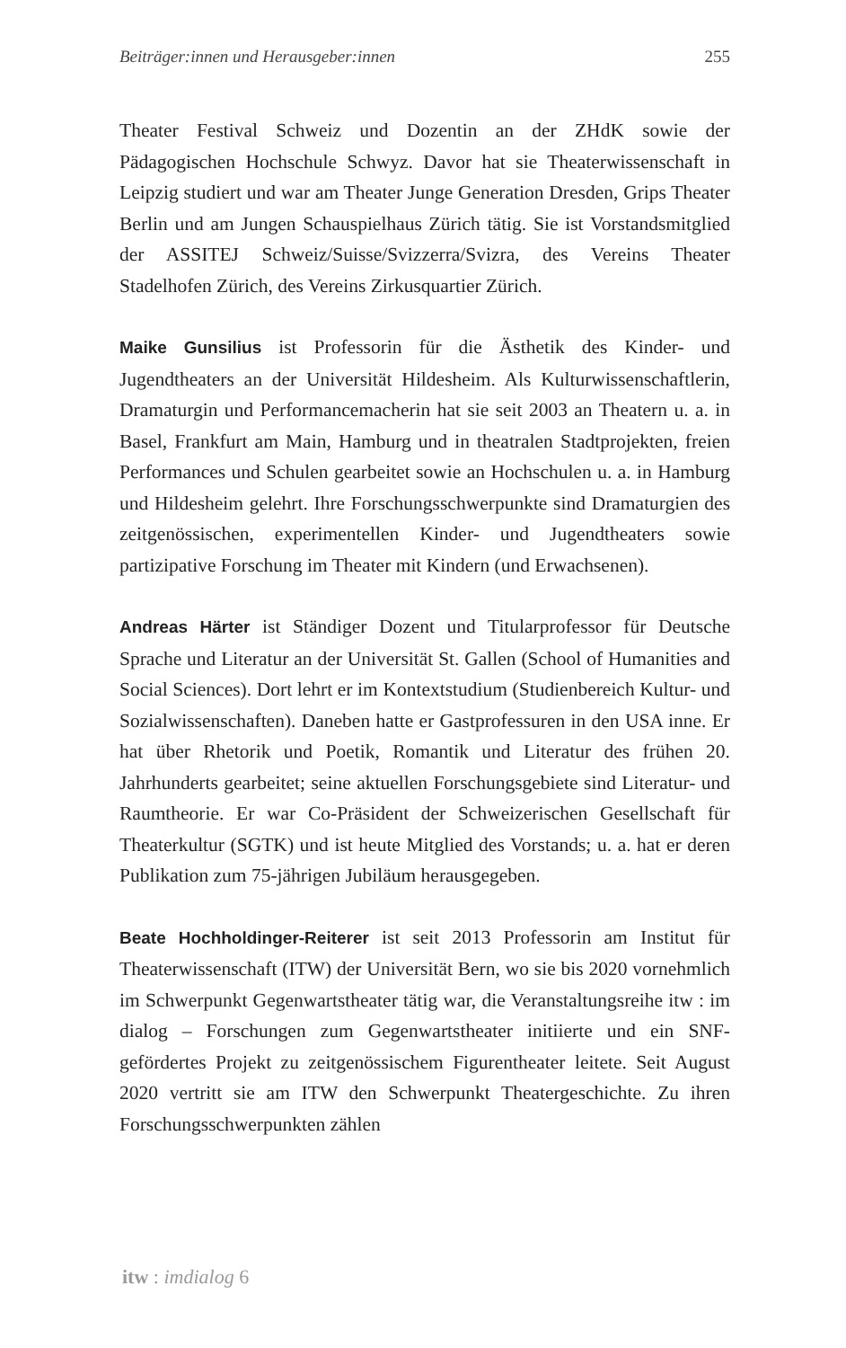Beiträger:innen und Herausgeber:innen 255
Theater Festival Schweiz und Dozentin an der ZHdK sowie der Pädagogischen Hochschule Schwyz. Davor hat sie Theaterwissenschaft in Leipzig studiert und war am Theater Junge Generation Dresden, Grips Theater Berlin und am Jungen Schauspielhaus Zürich tätig. Sie ist Vorstandsmitglied der ASSITEJ Schweiz/Suisse/Svizzerra/Svizra, des Vereins Theater Stadelhofen Zürich, des Vereins Zirkusquartier Zürich.
Maike Gunsilius ist Professorin für die Ästhetik des Kinder- und Jugendtheaters an der Universität Hildesheim. Als Kulturwissenschaftlerin, Dramaturgin und Performancemacherin hat sie seit 2003 an Theatern u. a. in Basel, Frankfurt am Main, Hamburg und in theatralen Stadtprojekten, freien Performances und Schulen gearbeitet sowie an Hochschulen u. a. in Hamburg und Hildesheim gelehrt. Ihre Forschungsschwerpunkte sind Dramaturgien des zeitgenössischen, experimentellen Kinder- und Jugendtheaters sowie partizipative Forschung im Theater mit Kindern (und Erwachsenen).
Andreas Härter ist Ständiger Dozent und Titularprofessor für Deutsche Sprache und Literatur an der Universität St. Gallen (School of Humanities and Social Sciences). Dort lehrt er im Kontextstudium (Studienbereich Kultur- und Sozialwissenschaften). Daneben hatte er Gastprofessuren in den USA inne. Er hat über Rhetorik und Poetik, Romantik und Literatur des frühen 20. Jahrhunderts gearbeitet; seine aktuellen Forschungsgebiete sind Literatur- und Raumtheorie. Er war Co-Präsident der Schweizerischen Gesellschaft für Theaterkultur (SGTK) und ist heute Mitglied des Vorstands; u. a. hat er deren Publikation zum 75-jährigen Jubiläum herausgegeben.
Beate Hochholdinger-Reiterer ist seit 2013 Professorin am Institut für Theaterwissenschaft (ITW) der Universität Bern, wo sie bis 2020 vornehmlich im Schwerpunkt Gegenwartstheater tätig war, die Veranstaltungsreihe itw : im dialog – Forschungen zum Gegenwartstheater initiierte und ein SNF-gefördertes Projekt zu zeitgenössischem Figurentheater leitete. Seit August 2020 vertritt sie am ITW den Schwerpunkt Theatergeschichte. Zu ihren Forschungsschwerpunkten zählen
itw : imdialog 6